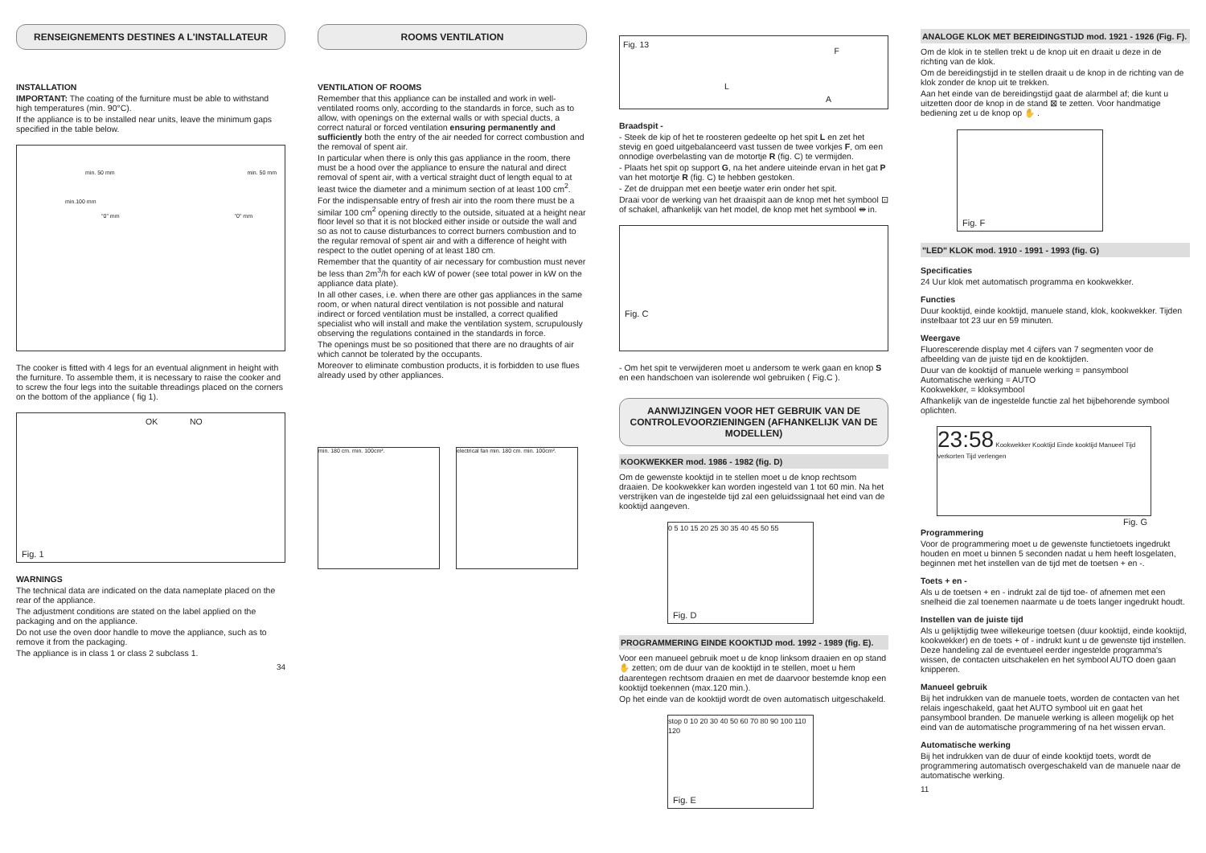RENSEIGNEMENTS DESTINES A L'INSTALLATEUR
INSTALLATION
IMPORTANT: The coating of the furniture must be able to withstand high temperatures (min. 90°C).
If the appliance is to be installed near units, leave the minimum gaps specified in the table below.
min. 50 mm min. 50 mm
min.100 mm
"0" mm "0" mm
The cooker is fitted with 4 legs for an eventual alignment in height with the furniture. To assemble them, it is necessary to raise the cooker and to screw the four legs into the suitable threadings placed on the corners on the bottom of the appliance ( fig 1).
OK NO
Fig. 1
WARNINGS
The technical data are indicated on the data nameplate placed on the rear of the appliance.
The adjustment conditions are stated on the label applied on the packaging and on the appliance.
Do not use the oven door handle to move the appliance, such as to remove it from the packaging.
The appliance is in class 1 or class 2 subclass 1.
34
ROOMS VENTILATION
VENTILATION OF ROOMS
Remember that this appliance can be installed and work in well-ventilated rooms only, according to the standards in force, such as to allow, with openings on the external walls or with special ducts, a correct natural or forced ventilation ensuring permanently and sufficiently both the entry of the air needed for correct combustion and the removal of spent air.
In particular when there is only this gas appliance in the room, there must be a hood over the appliance to ensure the natural and direct removal of spent air, with a vertical straight duct of length equal to at least twice the diameter and a minimum section of at least 100 cm<sup>2</sup>.
For the indispensable entry of fresh air into the room there must be a similar 100 cm<sup>2</sup> opening directly to the outside, situated at a height near floor level so that it is not blocked either inside or outside the wall and so as not to cause disturbances to correct burners combustion and to the regular removal of spent air and with a difference of height with respect to the outlet opening of at least 180 cm.
Remember that the quantity of air necessary for combustion must never be less than 2m<sup>3</sup>/h for each kW of power (see total power in kW on the appliance data plate).
In all other cases, i.e. when there are other gas appliances in the same room, or when natural direct ventilation is not possible and natural indirect or forced ventilation must be installed, a correct qualified specialist who will install and make the ventilation system, scrupulously observing the regulations contained in the standards in force.
The openings must be so positioned that there are no draughts of air which cannot be tolerated by the occupants.
Moreover to eliminate combustion products, it is forbidden to use flues already used by other appliances.
min. 180 cm. min. 100cm². electrical fan min. 180 cm. min. 100cm².
Fig. 13
F
L
A
Braadspit -
- Steek de kip of het te roosteren gedeelte op het spit L en zet het stevig en goed uitgebalanceerd vast tussen de twee vorkjes F, om een onnodige overbelasting van de motortje R (fig. C) te vermijden.
- Plaats het spit op support G, na het andere uiteinde ervan in het gat P van het motortje R (fig. C) te hebben gestoken.
- Zet de druippan met een beetje water erin onder het spit.
Draai voor de werking van het draaispit aan de knop met het symbool ⊡ of schakel, afhankelijk van het model, de knop met het symbool ⇼ in.
Fig. C
- Om het spit te verwijderen moet u andersom te werk gaan en knop S en een handschoen van isolerende wol gebruiken ( Fig.C ).
AANWIJZINGEN VOOR HET GEBRUIK VAN DE CONTROLEVOORZIENINGEN (AFHANKELIJK VAN DE MODELLEN)
KOOKWEKKER mod. 1986 - 1982 (fig. D)
Om de gewenste kooktijd in te stellen moet u de knop rechtsom draaien. De kookwekker kan worden ingesteld van 1 tot 60 min. Na het verstrijken van de ingestelde tijd zal een geluidssignaal het eind van de kooktijd aangeven.
0 5 10 15 20 25 30 35 40 45 50 55
Fig. D
PROGRAMMERING EINDE KOOKTIJD mod. 1992 - 1989 (fig. E).
Voor een manueel gebruik moet u de knop linksom draaien en op stand ✋ zetten; om de duur van de kooktijd in te stellen, moet u hem daarentegen rechtsom draaien en met de daarvoor bestemde knop een kooktijd toekennen (max.120 min.).
Op het einde van de kooktijd wordt de oven automatisch uitgeschakeld.
stop 0 10 20 30 40 50 60 70 80 90 100 110 120
Fig. E
ANALOGE KLOK MET BEREIDINGSTIJD mod. 1921 - 1926 (Fig. F).
Om de klok in te stellen trekt u de knop uit en draait u deze in de richting van de klok.
Om de bereidingstijd in te stellen draait u de knop in de richting van de klok zonder de knop uit te trekken.
Aan het einde van de bereidingstijd gaat de alarmbel af; die kunt u uitzetten door de knop in de stand ⊠ te zetten. Voor handmatige bediening zet u de knop op ✋ .
Fig. F
"LED" KLOK mod. 1910 - 1991 - 1993 (fig. G)
Specificaties
24 Uur klok met automatisch programma en kookwekker.
Functies
Duur kooktijd, einde kooktijd, manuele stand, klok, kookwekker. Tijden instelbaar tot 23 uur en 59 minuten.
Weergave
Fluorescerende display met 4 cijfers van 7 segmenten voor de afbeelding van de juiste tijd en de kooktijden.
Duur van de kooktijd of manuele werking = pansymbool
Automatische werking = AUTO
Kookwekker, = kloksymbool
Afhankelijk van de ingestelde functie zal het bijbehorende symbool oplichten.
23:58 Kookwekker Kooktijd Einde kooktijd Manueel Tijd verkorten Tijd verlengen
Fig. G
Programmering
Voor de programmering moet u de gewenste functietoets ingedrukt houden en moet u binnen 5 seconden nadat u hem heeft losgelaten, beginnen met het instellen van de tijd met de toetsen + en -.
Toets + en -
Als u de toetsen + en - indrukt zal de tijd toe- of afnemen met een snelheid die zal toenemen naarmate u de toets langer ingedrukt houdt.
Instellen van de juiste tijd
Als u gelijktijdig twee willekeurige toetsen (duur kooktijd, einde kooktijd, kookwekker) en de toets + of - indrukt kunt u de gewenste tijd instellen. Deze handeling zal de eventueel eerder ingestelde programma's wissen, de contacten uitschakelen en het symbool AUTO doen gaan knipperen.
Manueel gebruik
Bij het indrukken van de manuele toets, worden de contacten van het relais ingeschakeld, gaat het AUTO symbool uit en gaat het pansymbool branden. De manuele werking is alleen mogelijk op het eind van de automatische programmering of na het wissen ervan.
Automatische werking
Bij het indrukken van de duur of einde kooktijd toets, wordt de programmering automatisch overgeschakeld van de manuele naar de automatische werking.
11